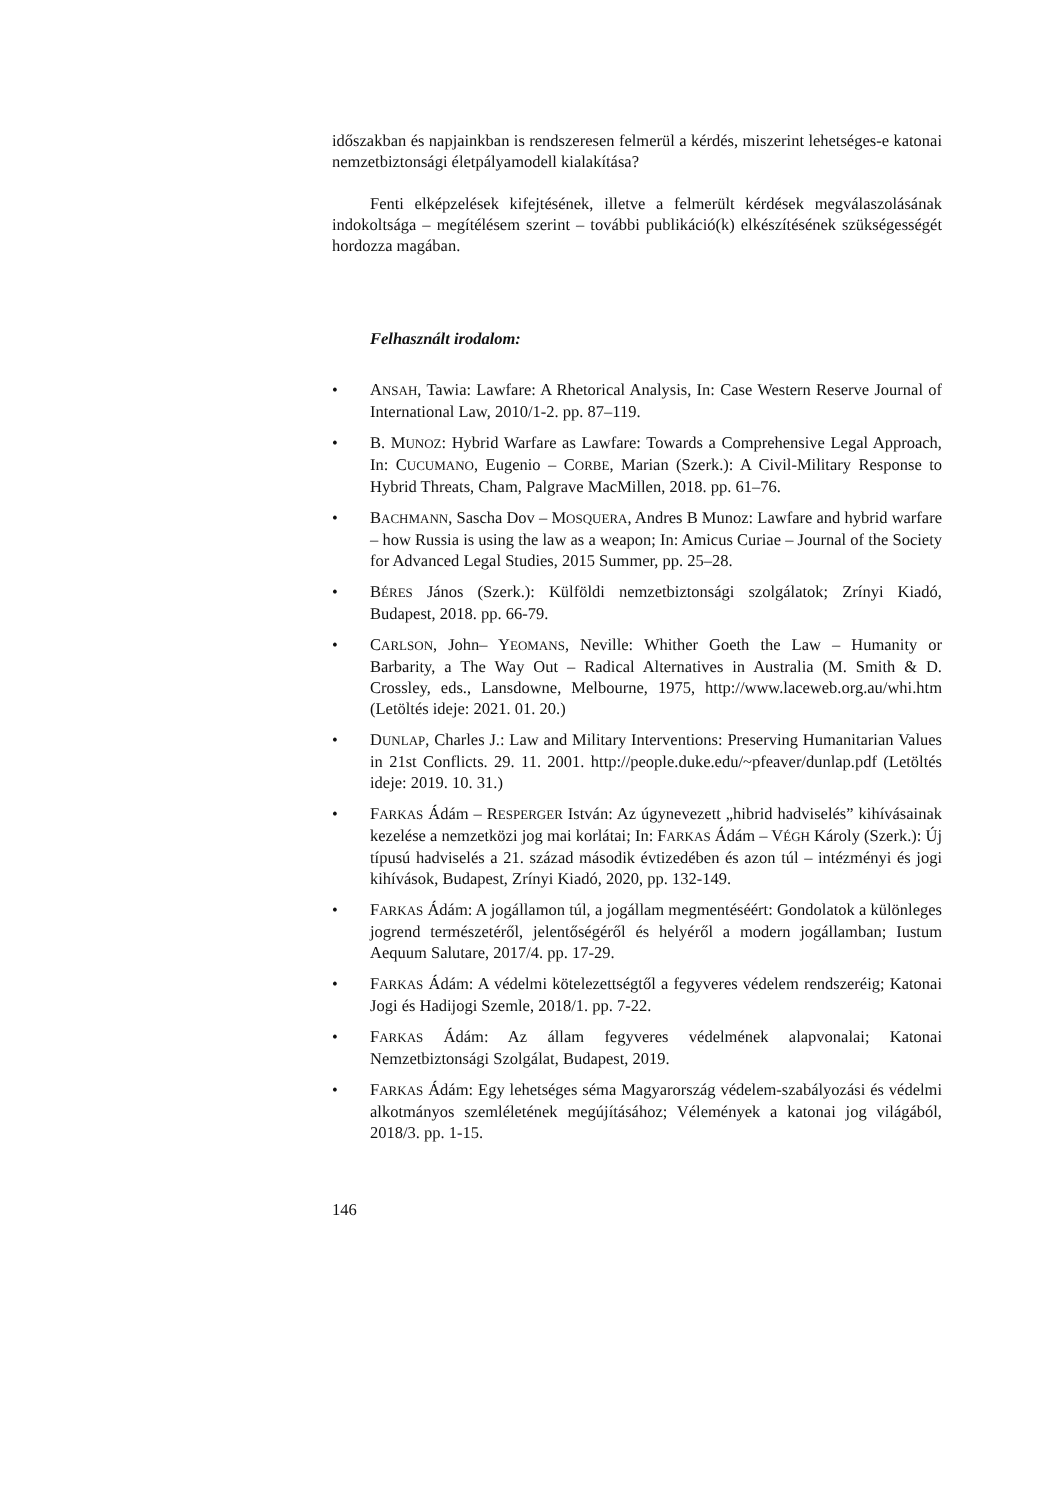időszakban és napjainkban is rendszeresen felmerül a kérdés, miszerint lehetséges-e katonai nemzetbiztonsági életpályamodell kialakítása?
Fenti elképzelések kifejtésének, illetve a felmerült kérdések megválaszolásának indokoltsága – megítélésem szerint – további publikáció(k) elkészítésének szükségességét hordozza magában.
Felhasznált irodalom:
• ANSAH, Tawia: Lawfare: A Rhetorical Analysis, In: Case Western Reserve Journal of International Law, 2010/1-2. pp. 87–119.
• B. MUNOZ: Hybrid Warfare as Lawfare: Towards a Comprehensive Legal Approach, In: CUCUMANO, Eugenio – CORBE, Marian (Szerk.): A Civil-Military Response to Hybrid Threats, Cham, Palgrave MacMillen, 2018. pp. 61–76.
• BACHMANN, Sascha Dov – MOSQUERA, Andres B Munoz: Lawfare and hybrid warfare – how Russia is using the law as a weapon; In: Amicus Curiae – Journal of the Society for Advanced Legal Studies, 2015 Summer, pp. 25–28.
• BÉRES János (Szerk.): Külföldi nemzetbiztonsági szolgálatok; Zrínyi Kiadó, Budapest, 2018. pp. 66-79.
• CARLSON, John– YEOMANS, Neville: Whither Goeth the Law – Humanity or Barbarity, a The Way Out – Radical Alternatives in Australia (M. Smith & D. Crossley, eds., Lansdowne, Melbourne, 1975, http://www.laceweb.org.au/whi.htm (Letöltés ideje: 2021. 01. 20.)
• DUNLAP, Charles J.: Law and Military Interventions: Preserving Humanitarian Values in 21st Conflicts. 29. 11. 2001. http://people.duke.edu/~pfeaver/dunlap.pdf (Letöltés ideje: 2019. 10. 31.)
• FARKAS Ádám – RESPERGER István: Az úgynevezett „hibrid hadviselés” kihívásainak kezelése a nemzetközi jog mai korlátai; In: FARKAS Ádám – VÉGH Károly (Szerk.): Új típusú hadviselés a 21. század második évtizedében és azon túl – intézményi és jogi kihívások, Budapest, Zrínyi Kiadó, 2020, pp. 132-149.
• FARKAS Ádám: A jogállamon túl, a jogállam megmentéséért: Gondolatok a különleges jogrend természetéről, jelentőségéről és helyéről a modern jogállamban; Iustum Aequum Salutare, 2017/4. pp. 17-29.
• FARKAS Ádám: A védelmi kötelezettségtől a fegyveres védelem rendszeréig; Katonai Jogi és Hadijogi Szemle, 2018/1. pp. 7-22.
• FARKAS Ádám: Az állam fegyveres védelmének alapvonalai; Katonai Nemzetbiztonsági Szolgálat, Budapest, 2019.
• FARKAS Ádám: Egy lehetséges séma Magyarország védelem-szabályozási és védelmi alkotmányos szemléletének megújításához; Vélemények a katonai jog világából, 2018/3. pp. 1-15.
146